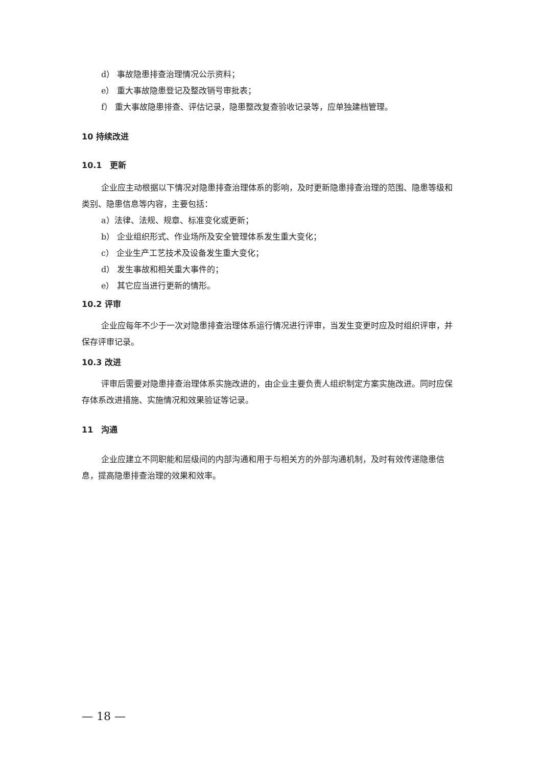d） 事故隐患排查治理情况公示资料；
e） 重大事故隐患登记及整改销号审批表；
f） 重大事故隐患排查、评估记录，隐患整改复查验收记录等，应单独建档管理。
10 持续改进
10.1　更新
企业应主动根据以下情况对隐患排查治理体系的影响，及时更新隐患排查治理的范围、隐患等级和类别、隐患信息等内容，主要包括：
a）法律、法规、规章、标准变化或更新；
b） 企业组织形式、作业场所及安全管理体系发生重大变化；
c） 企业生产工艺技术及设备发生重大变化；
d） 发生事故和相关重大事件的；
e） 其它应当进行更新的情形。
10.2 评审
企业应每年不少于一次对隐患排查治理体系运行情况进行评审，当发生变更时应及时组织评审，并保存评审记录。
10.3 改进
评审后需要对隐患排查治理体系实施改进的，由企业主要负责人组织制定方案实施改进。同时应保存体系改进措施、实施情况和效果验证等记录。
11　沟通
企业应建立不同职能和层级间的内部沟通和用于与相关方的外部沟通机制，及时有效传递隐患信息，提高隐患排查治理的效果和效率。
— 18 —